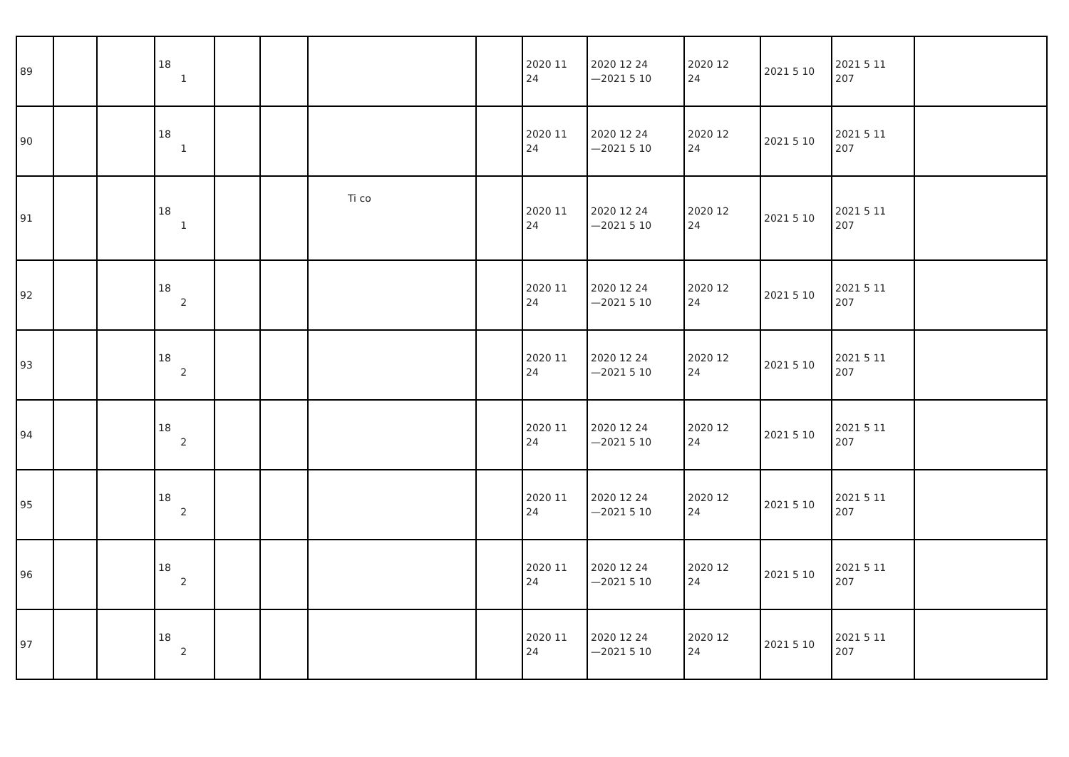| 89 | | | 18 1 | | | | | 2020 11 24 | 2020 12 24 —2021 5 10 | 2020 12 24 | 2021 5 10 | 2021 5 11 207 | |
| 90 | | | 18 1 | | | | | 2020 11 24 | 2020 12 24 —2021 5 10 | 2020 12 24 | 2021 5 10 | 2021 5 11 207 | |
| 91 | | | 18 1 | | | Ti co | | 2020 11 24 | 2020 12 24 —2021 5 10 | 2020 12 24 | 2021 5 10 | 2021 5 11 207 | |
| 92 | | | 18 2 | | | | | 2020 11 24 | 2020 12 24 —2021 5 10 | 2020 12 24 | 2021 5 10 | 2021 5 11 207 | |
| 93 | | | 18 2 | | | | | 2020 11 24 | 2020 12 24 —2021 5 10 | 2020 12 24 | 2021 5 10 | 2021 5 11 207 | |
| 94 | | | 18 2 | | | | | 2020 11 24 | 2020 12 24 —2021 5 10 | 2020 12 24 | 2021 5 10 | 2021 5 11 207 | |
| 95 | | | 18 2 | | | | | 2020 11 24 | 2020 12 24 —2021 5 10 | 2020 12 24 | 2021 5 10 | 2021 5 11 207 | |
| 96 | | | 18 2 | | | | | 2020 11 24 | 2020 12 24 —2021 5 10 | 2020 12 24 | 2021 5 10 | 2021 5 11 207 | |
| 97 | | | 18 2 | | | | | 2020 11 24 | 2020 12 24 —2021 5 10 | 2020 12 24 | 2021 5 10 | 2021 5 11 207 | |